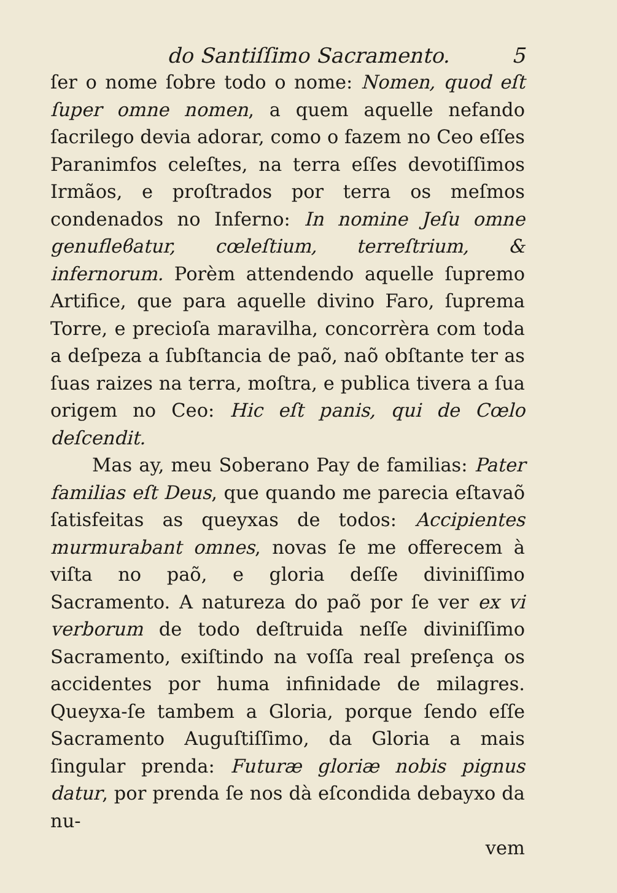do Santiſſimo Sacramento. 5
ſer o nome ſobre todo o nome: Nomen, quod eſt ſuper omne nomen, a quem aquelle nefando ſacrilego devia adorar, como o fazem no Ceo eſſes Paranimfos celeſtes, na terra eſſes devotiſſimos Irmãos, e proſtrados por terra os meſmos condenados no Inferno: In nomine Jeſu omne genufleϐatur, cœleſtium, terreſtrium, & infernorum. Porèm attendendo aquelle ſupremo Artifice, que para aquelle divino Faro, ſuprema Torre, e precioſa maravilha, concorrèra com toda a deſpeza a ſubſtancia de paõ, naõ obſtante ter as ſuas raizes na terra, moſtra, e publica tivera a ſua origem no Ceo: Hic eſt panis, qui de Cœlo deſcendit.
Mas ay, meu Soberano Pay de familias: Pater familias eſt Deus, que quando me parecia eſtavaõ ſatisfeitas as queyxas de todos: Accipientes murmurabant omnes, novas ſe me offerecem à viſta no paõ, e gloria deſſe diviniſſimo Sacramento. A natureza do paõ por ſe ver ex vi verborum de todo deſtruida neſſe diviniſſimo Sacramento, exiſtindo na voſſa real preſença os accidentes por huma infinidade de milagres. Queyxa-ſe tambem a Gloria, porque ſendo eſſe Sacramento Auguſtiſſimo, da Gloria a mais ſingular prenda: Futuræ gloriæ nobis pignus datur, por prenda ſe nos dà eſcondida debayxo da nu-
vem